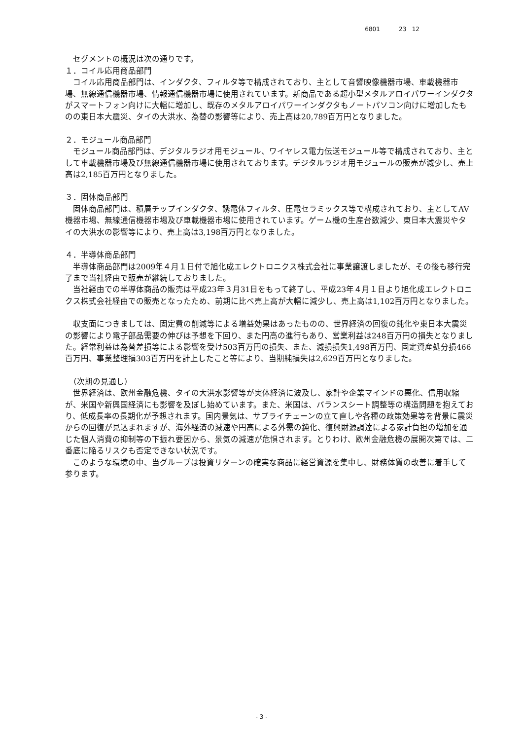6801 23 12
　セグメントの概況は次の通りです。
１．コイル応用商品部門
　コイル応用商品部門は、インダクタ、フィルタ等で構成されており、主として音響映像機器市場、車載機器市場、無線通信機器市場、情報通信機器市場に使用されています。新商品である超小型メタルアロイパワーインダクタがスマートフォン向けに大幅に増加し、既存のメタルアロイパワーインダクタもノートパソコン向けに増加したものの東日本大震災、タイの大洪水、為替の影響等により、売上高は20,789百万円となりました。
２．モジュール商品部門
　モジュール商品部門は、デジタルラジオ用モジュール、ワイヤレス電力伝送モジュール等で構成されており、主として車載機器市場及び無線通信機器市場に使用されております。デジタルラジオ用モジュールの販売が減少し、売上高は2,185百万円となりました。
３．固体商品部門
　固体商品部門は、積層チップインダクタ、誘電体フィルタ、圧電セラミックス等で構成されており、主としてAV機器市場、無線通信機器市場及び車載機器市場に使用されています。ゲーム機の生産台数減少、東日本大震災やタイの大洪水の影響等により、売上高は3,198百万円となりました。
４．半導体商品部門
　半導体商品部門は2009年４月１日付で旭化成エレクトロニクス株式会社に事業譲渡しましたが、その後も移行完了まで当社経由で販売が継続しておりました。
　当社経由での半導体商品の販売は平成23年３月31日をもって終了し、平成23年４月１日より旭化成エレクトロニクス株式会社経由での販売となったため、前期に比べ売上高が大幅に減少し、売上高は1,102百万円となりました。
　収支面につきましては、固定費の削減等による増益効果はあったものの、世界経済の回復の鈍化や東日本大震災の影響により電子部品需要の伸びは予想を下回り、また円高の進行もあり、営業利益は248百万円の損失となりました。経常利益は為替差損等による影響を受け503百万円の損失、また、減損損失1,498百万円、固定資産処分損466百万円、事業整理損303百万円を計上したこと等により、当期純損失は2,629百万円となりました。
　（次期の見通し）
　世界経済は、欧州金融危機、タイの大洪水影響等が実体経済に波及し、家計や企業マインドの悪化、信用収縮が、米国や新興国経済にも影響を及ぼし始めています。また、米国は、バランスシート調整等の構造問題を抱えており、低成長率の長期化が予想されます。国内景気は、サプライチェーンの立て直しや各種の政策効果等を背景に震災からの回復が見込まれますが、海外経済の減速や円高による外需の鈍化、復興財源調達による家計負担の増加を通じた個人消費の抑制等の下振れ要因から、景気の減速が危惧されます。とりわけ、欧州金融危機の展開次第では、二番底に陥るリスクも否定できない状況です。
　このような環境の中、当グループは投資リターンの確実な商品に経営資源を集中し、財務体質の改善に着手して参ります。
- 3 -